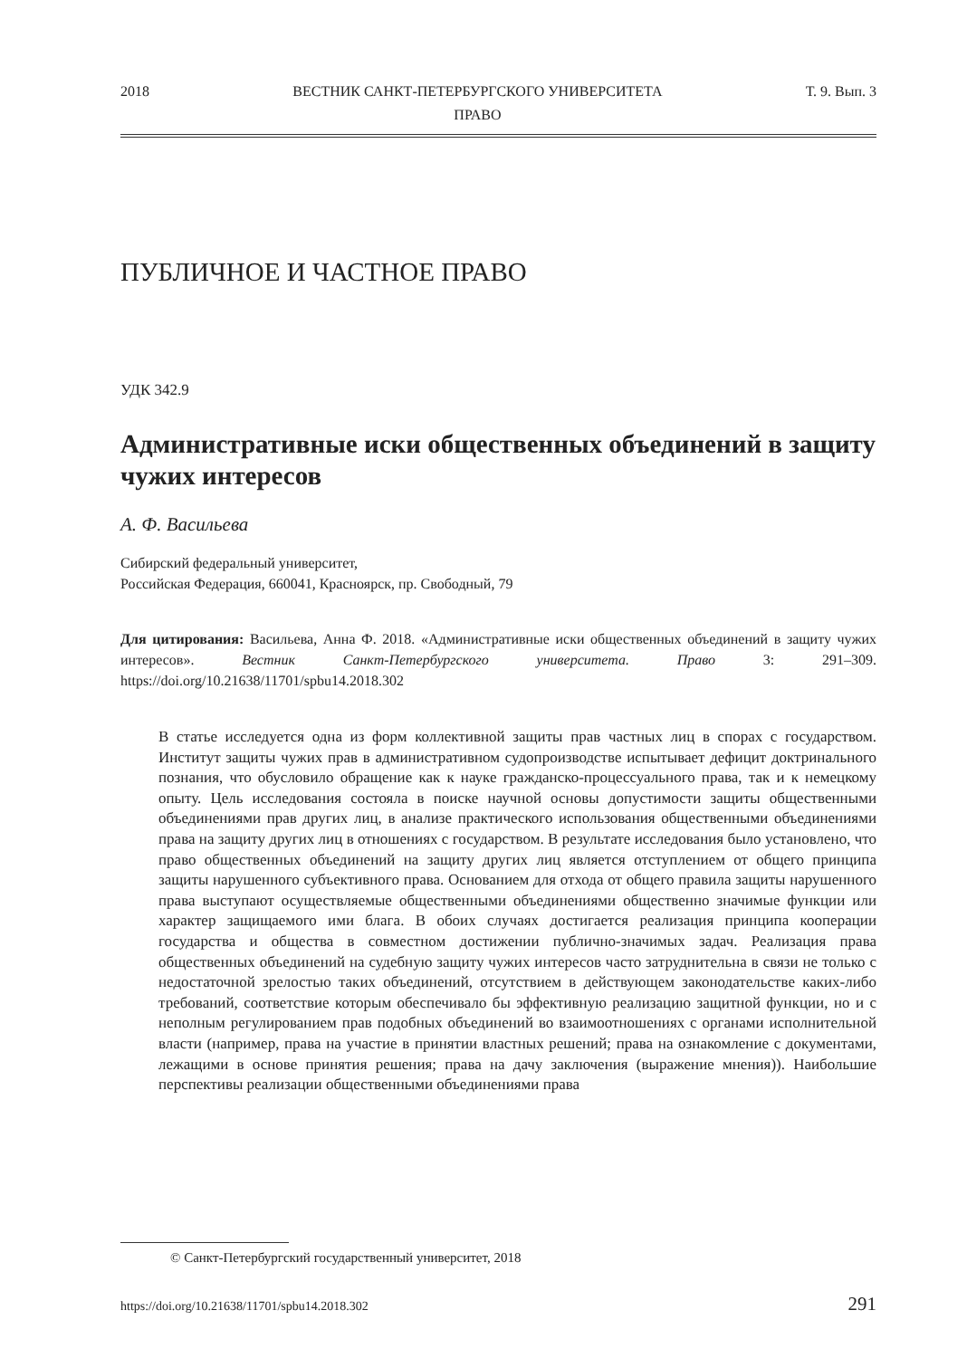2018 ВЕСТНИК САНКТ-ПЕТЕРБУРГСКОГО УНИВЕРСИТЕТА
ПРАВО Т. 9. Вып. 3
ПУБЛИЧНОЕ И ЧАСТНОЕ ПРАВО
УДК 342.9
Административные иски общественных объединений в защиту чужих интересов
А. Ф. Васильева
Сибирский федеральный университет,
Российская Федерация, 660041, Красноярск, пр. Свободный, 79
Для цитирования: Васильева, Анна Ф. 2018. «Административные иски общественных объединений в защиту чужих интересов». Вестник Санкт-Петербургского университета. Право 3: 291–309. https://doi.org/10.21638/11701/spbu14.2018.302
В статье исследуется одна из форм коллективной защиты прав частных лиц в спорах с государством. Институт защиты чужих прав в административном судопроизводстве испытывает дефицит доктринального познания, что обусловило обращение как к науке гражданско-процессуального права, так и к немецкому опыту. Цель исследования состояла в поиске научной основы допустимости защиты общественными объединениями прав других лиц, в анализе практического использования общественными объединениями права на защиту других лиц в отношениях с государством. В результате исследования было установлено, что право общественных объединений на защиту других лиц является отступлением от общего принципа защиты нарушенного субъективного права. Основанием для отхода от общего правила защиты нарушенного права выступают осуществляемые общественными объединениями общественно значимые функции или характер защищаемого ими блага. В обоих случаях достигается реализация принципа кооперации государства и общества в совместном достижении публично-значимых задач. Реализация права общественных объединений на судебную защиту чужих интересов часто затруднительна в связи не только с недостаточной зрелостью таких объединений, отсутствием в действующем законодательстве каких-либо требований, соответствие которым обеспечивало бы эффективную реализацию защитной функции, но и с неполным регулированием прав подобных объединений во взаимоотношениях с органами исполнительной власти (например, права на участие в принятии властных решений; права на ознакомление с документами, лежащими в основе принятия решения; права на дачу заключения (выражение мнения)). Наибольшие перспективы реализации общественными объединениями права
© Санкт-Петербургский государственный университет, 2018
https://doi.org/10.21638/11701/spbu14.2018.302 291